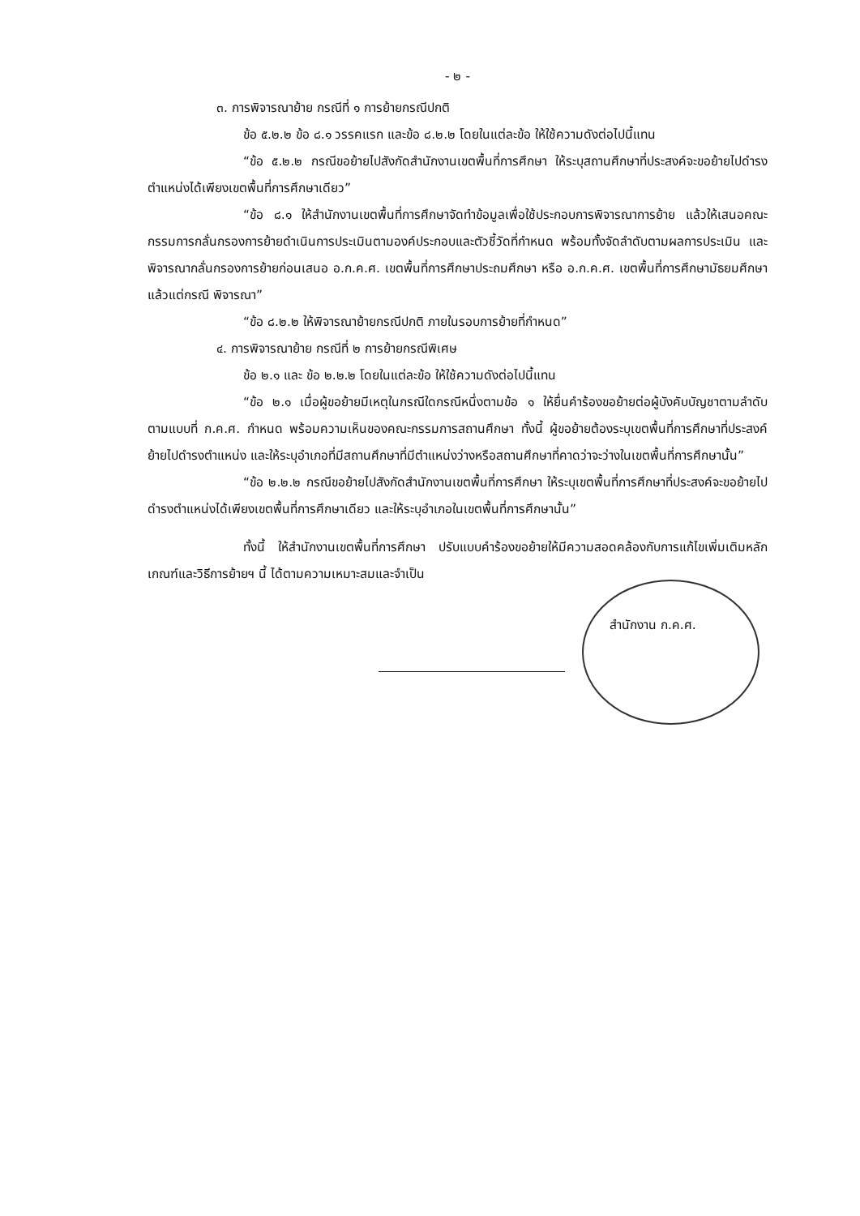- ๒ -
๓. การพิจารณาย้าย กรณีที่ ๑ การย้ายกรณีปกติ
ข้อ ๕.๒.๒ ข้อ ๘.๑ วรรคแรก และข้อ ๘.๒.๒ โดยในแต่ละข้อ ให้ใช้ความดังต่อไปนี้แทน
“ข้อ ๕.๒.๒ กรณีขอย้ายไปสังกัดสำนักงานเขตพื้นที่การศึกษา ให้ระบุสถานศึกษาที่ประสงค์จะขอย้ายไปดำรงตำแหน่งได้เพียงเขตพื้นที่การศึกษาเดียว”
“ข้อ ๘.๑ ให้สำนักงานเขตพื้นที่การศึกษาจัดทำข้อมูลเพื่อใช้ประกอบการพิจารณาการย้าย แล้วให้เสนอคณะกรรมการกลั่นกรองการย้ายดำเนินการประเมินตามองค์ประกอบและตัวชี้วัดที่กำหนด พร้อมทั้งจัดลำดับตามผลการประเมิน และพิจารณากลั่นกรองการย้ายก่อนเสนอ อ.ก.ค.ศ. เขตพื้นที่การศึกษาประถมศึกษา หรือ อ.ก.ค.ศ. เขตพื้นที่การศึกษามัธยมศึกษา แล้วแต่กรณี พิจารณา”
“ข้อ ๘.๒.๒ ให้พิจารณาย้ายกรณีปกติ ภายในรอบการย้ายที่กำหนด”
๔. การพิจารณาย้าย กรณีที่ ๒ การย้ายกรณีพิเศษ
ข้อ ๒.๑ และ ข้อ ๒.๒.๒ โดยในแต่ละข้อ ให้ใช้ความดังต่อไปนี้แทน
“ข้อ ๒.๑ เมื่อผู้ขอย้ายมีเหตุในกรณีใดกรณีหนึ่งตามข้อ ๑ ให้ยื่นคำร้องขอย้ายต่อผู้บังคับบัญชาตามลำดับ ตามแบบที่ ก.ค.ศ. กำหนด พร้อมความเห็นของคณะกรรมการสถานศึกษา ทั้งนี้ ผู้ขอย้ายต้องระบุเขตพื้นที่การศึกษาที่ประสงค์ย้ายไปดำรงตำแหน่ง และให้ระบุอำเภอที่มีสถานศึกษาที่มีตำแหน่งว่างหรือสถานศึกษาที่คาดว่าจะว่างในเขตพื้นที่การศึกษานั้น”
“ข้อ ๒.๒.๒ กรณีขอย้ายไปสังกัดสำนักงานเขตพื้นที่การศึกษา ให้ระบุเขตพื้นที่การศึกษาที่ประสงค์จะขอย้ายไปดำรงตำแหน่งได้เพียงเขตพื้นที่การศึกษาเดียว และให้ระบุอำเภอในเขตพื้นที่การศึกษานั้น”
ทั้งนี้ ให้สำนักงานเขตพื้นที่การศึกษา ปรับแบบคำร้องขอย้ายให้มีความสอดคล้องกับการแก้ไขเพิ่มเติมหลักเกณฑ์และวิธีการย้ายฯ นี้ ได้ตามความเหมาะสมและจำเป็น
สำนักงาน ก.ค.ศ.